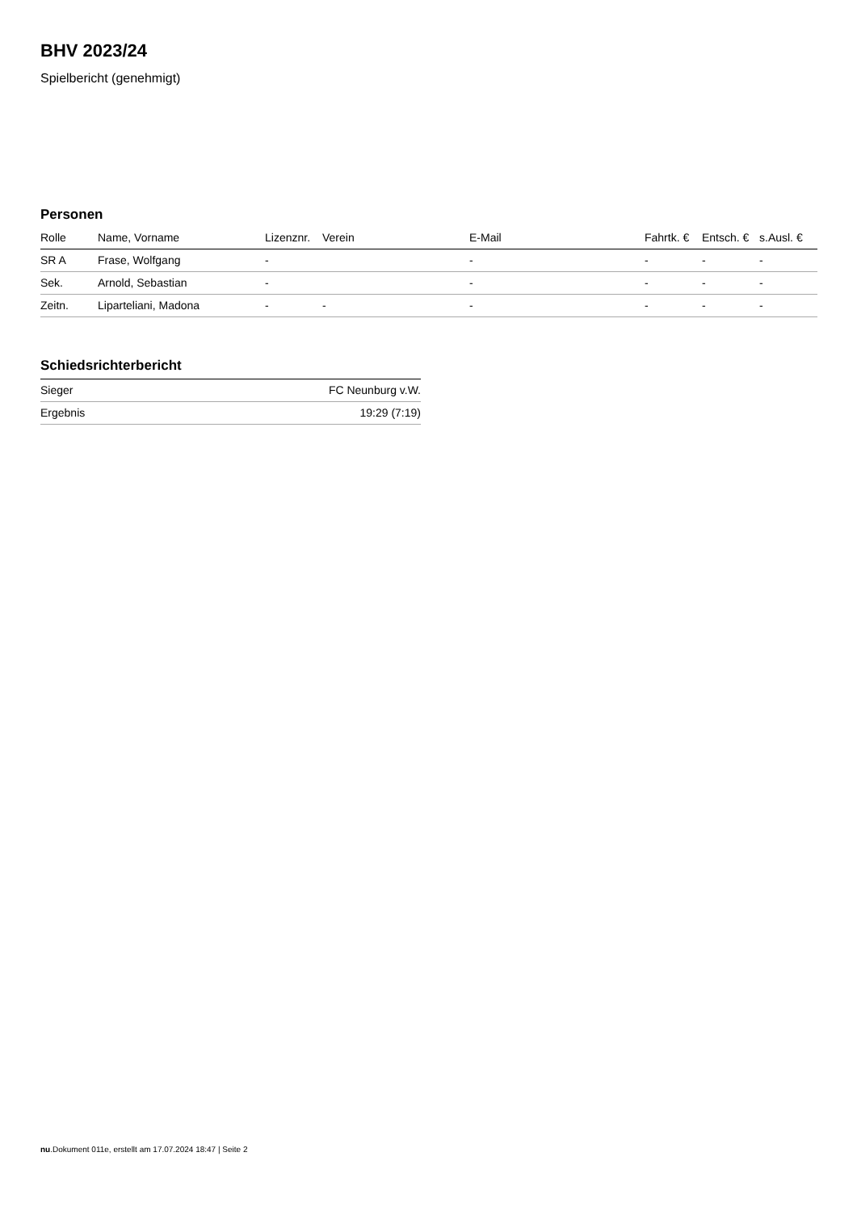BHV 2023/24
Spielbericht (genehmigt)
Personen
| Rolle | Name, Vorname | Lizenznr. | Verein | E-Mail | Fahrtk. € | Entsch. € | s.Ausl. € |
| --- | --- | --- | --- | --- | --- | --- | --- |
| SR A | Frase, Wolfgang | - | | - | - | - | - |
| Sek. | Arnold, Sebastian | - | | - | - | - | - |
| Zeitn. | Liparteliani, Madona | - | - | - | - | - | - |
Schiedsrichterbericht
| Sieger | FC Neunburg v.W. |
| Ergebnis | 19:29 (7:19) |
nu.Dokument 011e, erstellt am 17.07.2024 18:47 | Seite 2